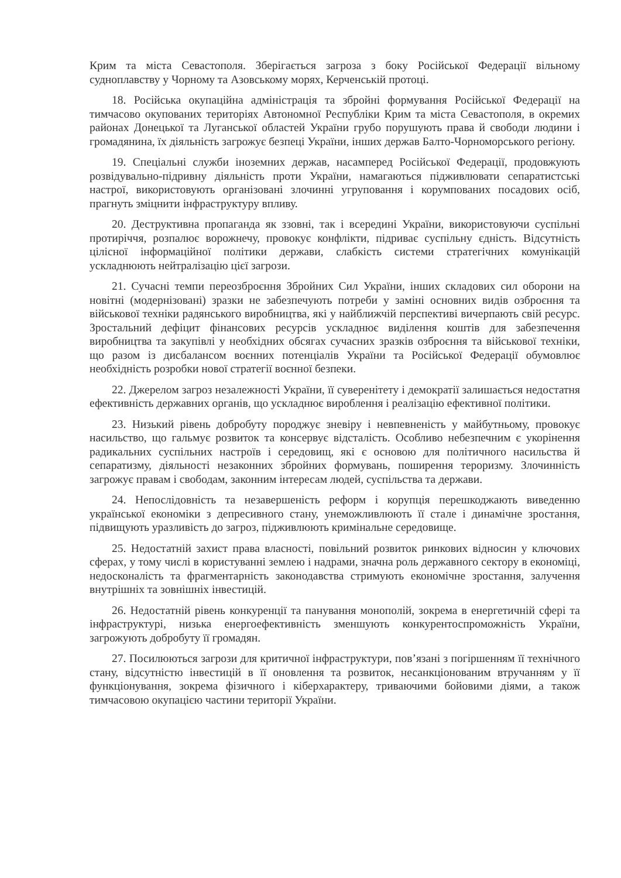Крим та міста Севастополя. Зберігається загроза з боку Російської Федерації вільному судноплавству у Чорному та Азовському морях, Керченській протоці.
18. Російська окупаційна адміністрація та збройні формування Російської Федерації на тимчасово окупованих територіях Автономної Республіки Крим та міста Севастополя, в окремих районах Донецької та Луганської областей України грубо порушують права й свободи людини і громадянина, їх діяльність загрожує безпеці України, інших держав Балто-Чорноморського регіону.
19. Спеціальні служби іноземних держав, насамперед Російської Федерації, продовжують розвідувально-підривну діяльність проти України, намагаються підживлювати сепаратистські настрої, використовують організовані злочинні угруповання і корумпованих посадових осіб, прагнуть зміцнити інфраструктуру впливу.
20. Деструктивна пропаганда як ззовні, так і всередині України, використовуючи суспільні протиріччя, розпалює ворожнечу, провокує конфлікти, підриває суспільну єдність. Відсутність цілісної інформаційної політики держави, слабкість системи стратегічних комунікацій ускладнюють нейтралізацію цієї загрози.
21. Сучасні темпи переозброєння Збройних Сил України, інших складових сил оборони на новітні (модернізовані) зразки не забезпечують потреби у заміні основних видів озброєння та військової техніки радянського виробництва, які у найближчій перспективі вичерпають свій ресурс. Зростальний дефіцит фінансових ресурсів ускладнює виділення коштів для забезпечення виробництва та закупівлі у необхідних обсягах сучасних зразків озброєння та військової техніки, що разом із дисбалансом воєнних потенціалів України та Російської Федерації обумовлює необхідність розробки нової стратегії воєнної безпеки.
22. Джерелом загроз незалежності України, її суверенітету і демократії залишається недостатня ефективність державних органів, що ускладнює вироблення і реалізацію ефективної політики.
23. Низький рівень добробуту породжує зневіру і невпевненість у майбутньому, провокує насильство, що гальмує розвиток та консервує відсталість. Особливо небезпечним є укорінення радикальних суспільних настроїв і середовищ, які є основою для політичного насильства й сепаратизму, діяльності незаконних збройних формувань, поширення тероризму. Злочинність загрожує правам і свободам, законним інтересам людей, суспільства та держави.
24. Непослідовність та незавершеність реформ і корупція перешкоджають виведенню української економіки з депресивного стану, унеможливлюють її стале і динамічне зростання, підвищують уразливість до загроз, підживлюють кримінальне середовище.
25. Недостатній захист права власності, повільний розвиток ринкових відносин у ключових сферах, у тому числі в користуванні землею і надрами, значна роль державного сектору в економіці, недосконалість та фрагментарність законодавства стримують економічне зростання, залучення внутрішніх та зовнішніх інвестицій.
26. Недостатній рівень конкуренції та панування монополій, зокрема в енергетичній сфері та інфраструктурі, низька енергоефективність зменшують конкурентоспроможність України, загрожують добробуту її громадян.
27. Посилюються загрози для критичної інфраструктури, пов’язані з погіршенням її технічного стану, відсутністю інвестицій в її оновлення та розвиток, несанкціонованим втручанням у її функціонування, зокрема фізичного і кіберхарактеру, триваючими бойовими діями, а також тимчасовою окупацією частини території України.